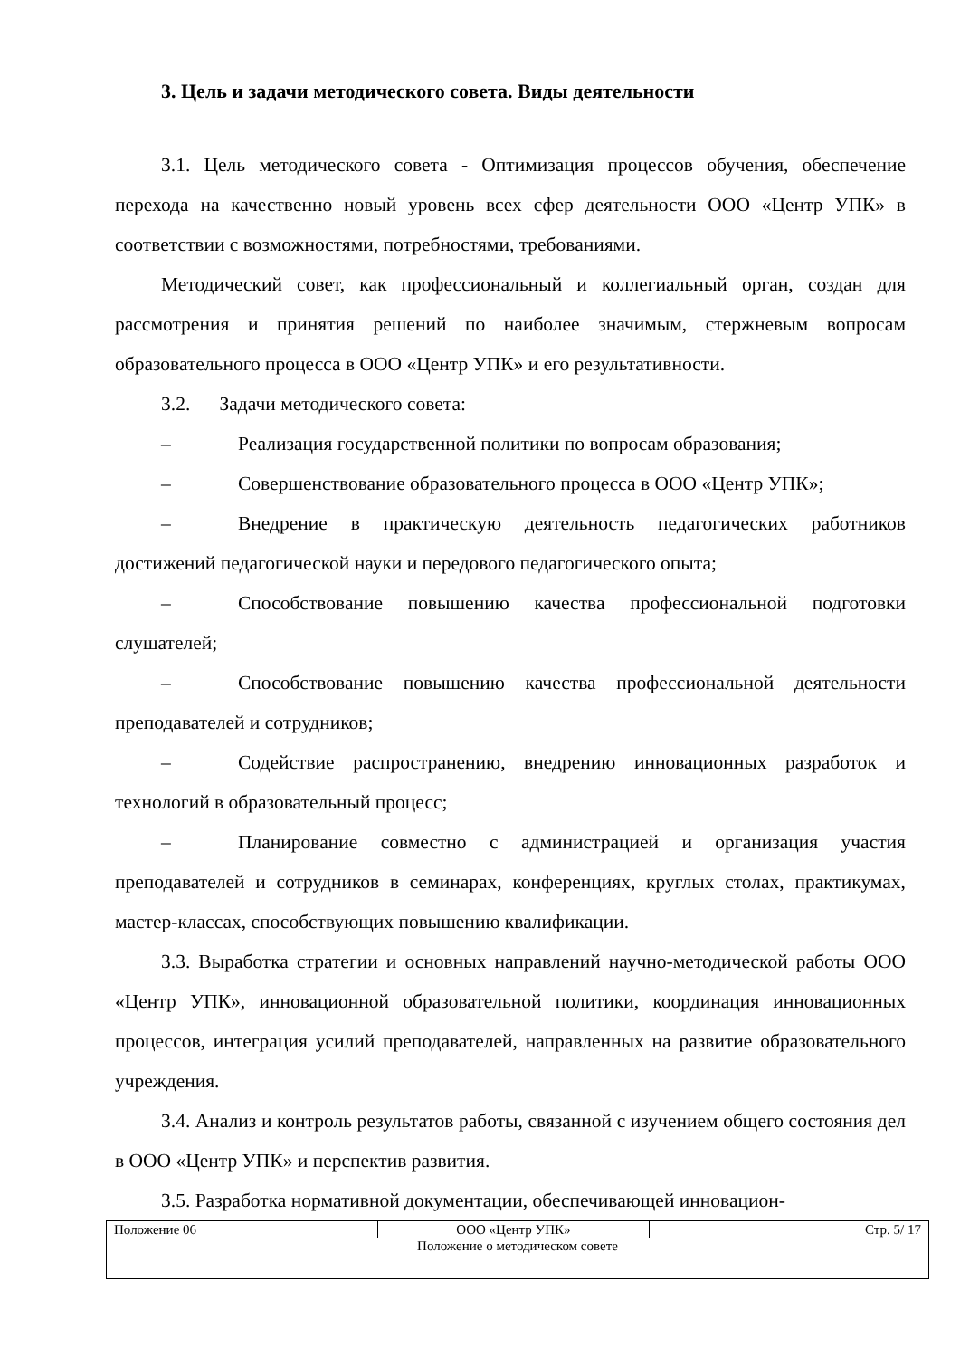3. Цель и задачи методического совета. Виды деятельности
3.1. Цель методического совета - Оптимизация процессов обучения, обеспечение перехода на качественно новый уровень всех сфер деятельности ООО «Центр УПК» в соответствии с возможностями, потребностями, требованиями.
Методический совет, как профессиональный и коллегиальный орган, создан для рассмотрения и принятия решений по наиболее значимым, стержневым вопросам образовательного процесса в ООО «Центр УПК» и его результативности.
3.2. Задачи методического совета:
– Реализация государственной политики по вопросам образования;
– Совершенствование образовательного процесса в ООО «Центр УПК»;
– Внедрение в практическую деятельность педагогических работников достижений педагогической науки и передового педагогического опыта;
– Способствование повышению качества профессиональной подготовки слушателей;
– Способствование повышению качества профессиональной деятельности преподавателей и сотрудников;
– Содействие распространению, внедрению инновационных разработок и технологий в образовательный процесс;
– Планирование совместно с администрацией и организация участия преподавателей и сотрудников в семинарах, конференциях, круглых столах, практикумах, мастер-классах, способствующих повышению квалификации.
3.3. Выработка стратегии и основных направлений научно-методической работы ООО «Центр УПК», инновационной образовательной политики, координация инновационных процессов, интеграция усилий преподавателей, направленных на развитие образовательного учреждения.
3.4. Анализ и контроль результатов работы, связанной с изучением общего состояния дел в ООО «Центр УПК» и перспектив развития.
3.5. Разработка нормативной документации, обеспечивающей инновацион-
| Положение 06 | ООО «Центр УПК» | Стр. 5/ 17 |
| Положение о методическом совете | | |